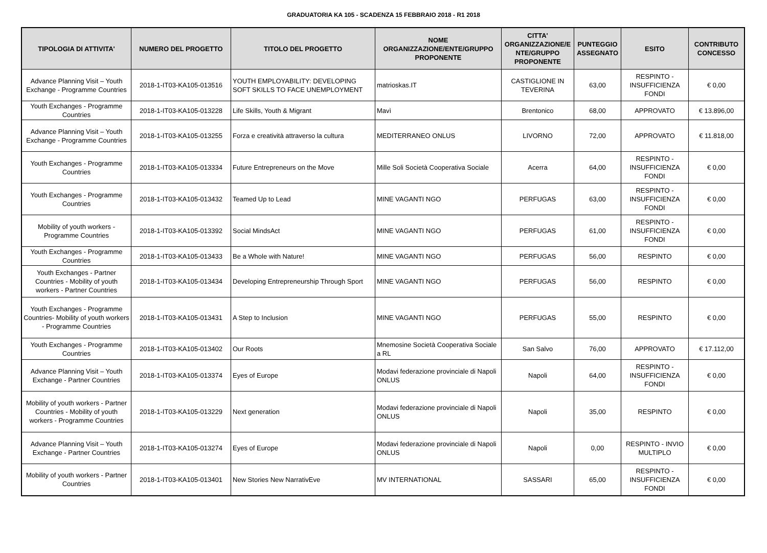GRADUATORIA KA 105 - SCADENZA 15 FEBBRAIO 2018 - R1 2018
| TIPOLOGIA DI ATTIVITA' | NUMERO DEL PROGETTO | TITOLO DEL PROGETTO | NOME ORGANIZZAZIONE/ENTE/GRUPPO PROPONENTE | CITTA' ORGANIZZAZIONE/E NTE/GRUPPO PROPONENTE | PUNTEGGIO ASSEGNATO | ESITO | CONTRIBUTO CONCESSO |
| --- | --- | --- | --- | --- | --- | --- | --- |
| Advance Planning Visit – Youth Exchange - Programme Countries | 2018-1-IT03-KA105-013516 | YOUTH EMPLOYABILITY: DEVELOPING SOFT SKILLS TO FACE UNEMPLOYMENT | matrioskas.IT | CASTIGLIONE IN TEVERINA | 63,00 | RESPINTO - INSUFFICIENZA FONDI | € 0,00 |
| Youth Exchanges - Programme Countries | 2018-1-IT03-KA105-013228 | Life Skills, Youth & Migrant | Mavì | Brentonico | 68,00 | APPROVATO | € 13.896,00 |
| Advance Planning Visit – Youth Exchange - Programme Countries | 2018-1-IT03-KA105-013255 | Forza e creatività attraverso la cultura | MEDITERRANEO ONLUS | LIVORNO | 72,00 | APPROVATO | € 11.818,00 |
| Youth Exchanges - Programme Countries | 2018-1-IT03-KA105-013334 | Future Entrepreneurs on the Move | Mille Soli Società Cooperativa Sociale | Acerra | 64,00 | RESPINTO - INSUFFICIENZA FONDI | € 0,00 |
| Youth Exchanges - Programme Countries | 2018-1-IT03-KA105-013432 | Teamed Up to Lead | MINE VAGANTI NGO | PERFUGAS | 63,00 | RESPINTO - INSUFFICIENZA FONDI | € 0,00 |
| Mobility of youth workers - Programme Countries | 2018-1-IT03-KA105-013392 | Social MindsAct | MINE VAGANTI NGO | PERFUGAS | 61,00 | RESPINTO - INSUFFICIENZA FONDI | € 0,00 |
| Youth Exchanges - Programme Countries | 2018-1-IT03-KA105-013433 | Be a Whole with Nature! | MINE VAGANTI NGO | PERFUGAS | 56,00 | RESPINTO | € 0,00 |
| Youth Exchanges - Partner Countries - Mobility of youth workers - Partner Countries | 2018-1-IT03-KA105-013434 | Developing Entrepreneurship Through Sport | MINE VAGANTI NGO | PERFUGAS | 56,00 | RESPINTO | € 0,00 |
| Youth Exchanges - Programme Countries- Mobility of youth workers - Programme Countries | 2018-1-IT03-KA105-013431 | A Step to Inclusion | MINE VAGANTI NGO | PERFUGAS | 55,00 | RESPINTO | € 0,00 |
| Youth Exchanges - Programme Countries | 2018-1-IT03-KA105-013402 | Our Roots | Mnemosine Società Cooperativa Sociale a RL | San Salvo | 76,00 | APPROVATO | € 17.112,00 |
| Advance Planning Visit – Youth Exchange - Partner Countries | 2018-1-IT03-KA105-013374 | Eyes of Europe | Modavi federazione provinciale di Napoli ONLUS | Napoli | 64,00 | RESPINTO - INSUFFICIENZA FONDI | € 0,00 |
| Mobility of youth workers - Partner Countries - Mobility of youth workers - Programme Countries | 2018-1-IT03-KA105-013229 | Next generation | Modavi federazione provinciale di Napoli ONLUS | Napoli | 35,00 | RESPINTO | € 0,00 |
| Advance Planning Visit – Youth Exchange - Partner Countries | 2018-1-IT03-KA105-013274 | Eyes of Europe | Modavi federazione provinciale di Napoli ONLUS | Napoli | 0,00 | RESPINTO - INVIO MULTIPLO | € 0,00 |
| Mobility of youth workers - Partner Countries | 2018-1-IT03-KA105-013401 | New Stories New NarrativEve | MV INTERNATIONAL | SASSARI | 65,00 | RESPINTO - INSUFFICIENZA FONDI | € 0,00 |